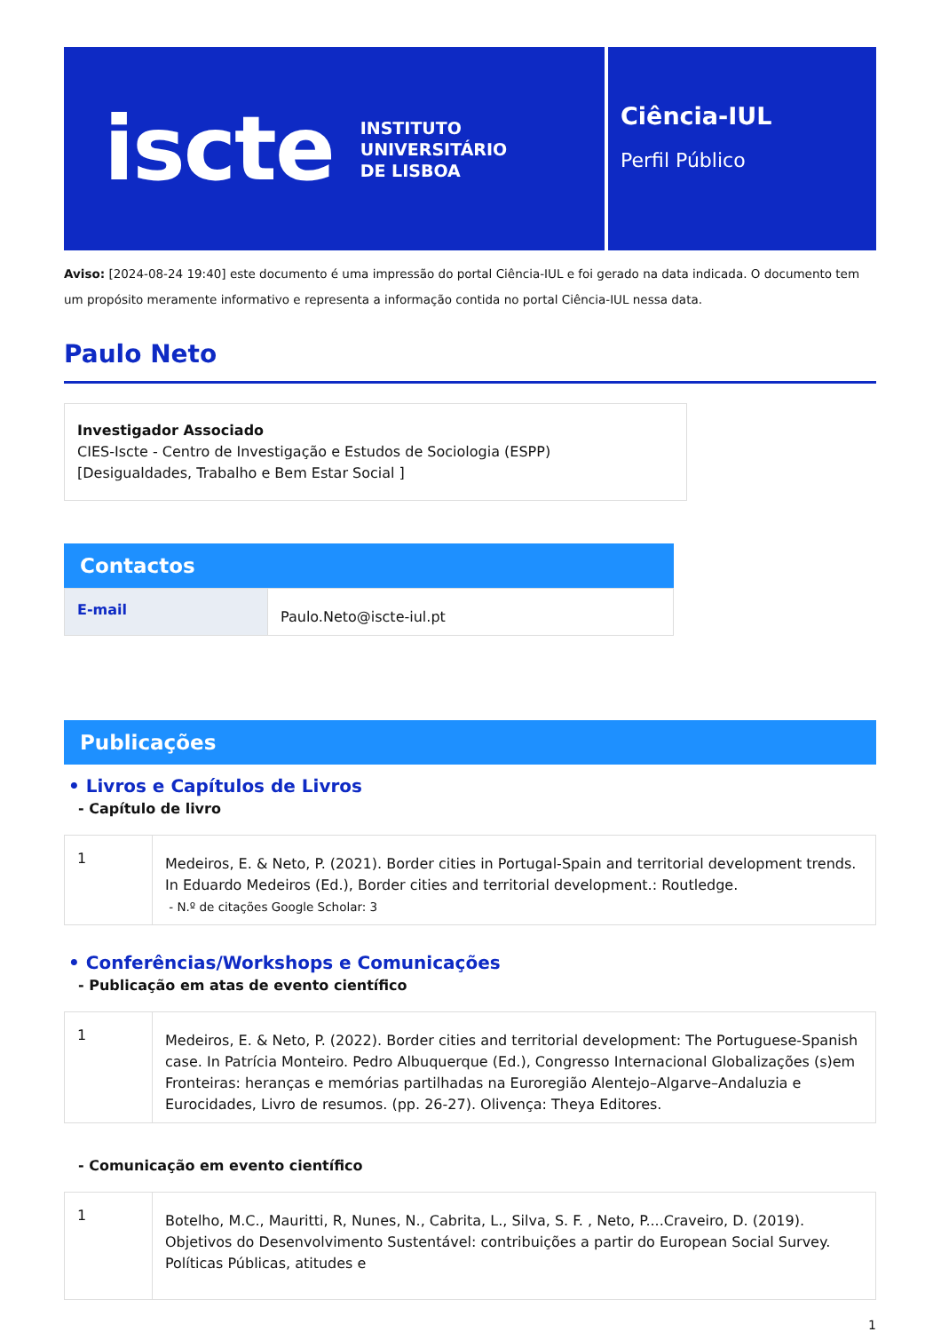iscte INSTITUTO
UNIVERSITÁRIO
DE LISBOA
Ciência-IUL
Perfil Público
Aviso: [2024-08-24 19:40] este documento é uma impressão do portal Ciência-IUL e foi gerado na data indicada. O documento tem um propósito meramente informativo e representa a informação contida no portal Ciência-IUL nessa data.
Paulo Neto
Investigador Associado
CIES-Iscte - Centro de Investigação e Estudos de Sociologia (ESPP)
[Desigualdades, Trabalho e Bem Estar Social ]
Contactos
| E-mail | Paulo.Neto@iscte-iul.pt |
Publicações
• Livros e Capítulos de Livros
- Capítulo de livro
| 1 | Medeiros, E. & Neto, P. (2021). Border cities in Portugal-Spain and territorial development trends. In Eduardo Medeiros (Ed.), Border cities and territorial development.: Routledge. - N.º de citações Google Scholar: 3 |
• Conferências/Workshops e Comunicações
- Publicação em atas de evento científico
| 1 | Medeiros, E. & Neto, P. (2022). Border cities and territorial development: The Portuguese-Spanish case. In Patrícia Monteiro. Pedro Albuquerque (Ed.), Congresso Internacional Globalizações (s)em Fronteiras: heranças e memórias partilhadas na Euroregião Alentejo–Algarve–Andaluzia e Eurocidades, Livro de resumos. (pp. 26-27). Olivença: Theya Editores. |
- Comunicação em evento científico
| 1 | Botelho, M.C., Mauritti, R, Nunes, N., Cabrita, L., Silva, S. F. , Neto, P....Craveiro, D. (2019). Objetivos do Desenvolvimento Sustentável: contribuições a partir do European Social Survey. Políticas Públicas, atitudes e |
1